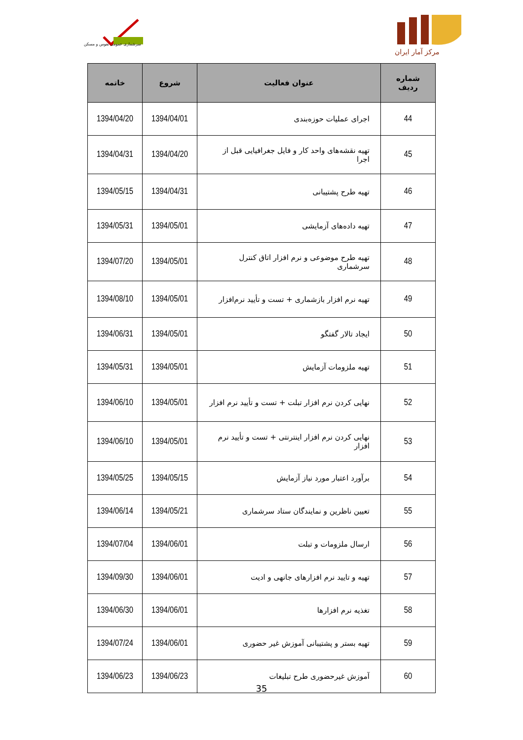سرشماری عمومی نفوس و مسکن
مرکز آمار ایران
| شماره ردیف | عنوان فعالیت | شروع | خاتمه |
| --- | --- | --- | --- |
| 44 | اجرای عملیات حوزه‌بندی | 1394/04/01 | 1394/04/20 |
| 45 | تهیه نقشه‌های واحد کار و فایل جغرافیایی قبل از اجرا | 1394/04/20 | 1394/04/31 |
| 46 | تهیه طرح پشتیبانی | 1394/04/31 | 1394/05/15 |
| 47 | تهیه داده‌های آزمایشی | 1394/05/01 | 1394/05/31 |
| 48 | تهیه طرح موضوعی و نرم افزار اتاق کنترل سرشماری | 1394/05/01 | 1394/07/20 |
| 49 | تهیه نرم افزار بازشماری + تست و تأیید نرم‌افزار | 1394/05/01 | 1394/08/10 |
| 50 | ایجاد تالار گفتگو | 1394/05/01 | 1394/06/31 |
| 51 | تهیه ملزومات آزمایش | 1394/05/01 | 1394/05/31 |
| 52 | نهایی کردن نرم افزار تبلت + تست و تأیید نرم افزار | 1394/05/01 | 1394/06/10 |
| 53 | نهایی کردن نرم افزار اینترنتی + تست و تأیید نرم افزار | 1394/05/01 | 1394/06/10 |
| 54 | برآورد اعتبار مورد نیاز آزمایش | 1394/05/15 | 1394/05/25 |
| 55 | تعیین ناظرین و نمایندگان ستاد سرشماری | 1394/05/21 | 1394/06/14 |
| 56 | ارسال ملزومات و تبلت | 1394/06/01 | 1394/07/04 |
| 57 | تهیه و تایید نرم افزارهای جانهی و ادیت | 1394/06/01 | 1394/09/30 |
| 58 | تغذیه نرم افزارها | 1394/06/01 | 1394/06/30 |
| 59 | تهیه بستر و پشتیبانی آموزش غیر حضوری | 1394/06/01 | 1394/07/24 |
| 60 | آموزش غیرحضوری طرح تبلیغات | 1394/06/23 | 1394/06/23 |
35